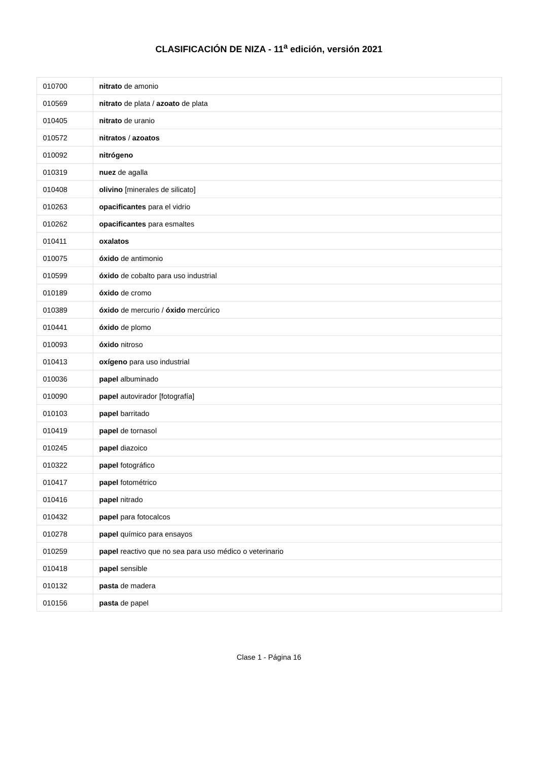CLASIFICACIÓN DE NIZA - 11<sup>a</sup> edición, versión 2021
| 010700 | nitrato de amonio |
| 010569 | nitrato de plata / azoato de plata |
| 010405 | nitrato de uranio |
| 010572 | nitratos / azoatos |
| 010092 | nitrógeno |
| 010319 | nuez de agalla |
| 010408 | olivino [minerales de silicato] |
| 010263 | opacificantes para el vidrio |
| 010262 | opacificantes para esmaltes |
| 010411 | oxalatos |
| 010075 | óxido de antimonio |
| 010599 | óxido de cobalto para uso industrial |
| 010189 | óxido de cromo |
| 010389 | óxido de mercurio / óxido mercúrico |
| 010441 | óxido de plomo |
| 010093 | óxido nitroso |
| 010413 | oxígeno para uso industrial |
| 010036 | papel albuminado |
| 010090 | papel autovirador [fotografía] |
| 010103 | papel barritado |
| 010419 | papel de tornasol |
| 010245 | papel diazoico |
| 010322 | papel fotográfico |
| 010417 | papel fotométrico |
| 010416 | papel nitrado |
| 010432 | papel para fotocalcos |
| 010278 | papel químico para ensayos |
| 010259 | papel reactivo que no sea para uso médico o veterinario |
| 010418 | papel sensible |
| 010132 | pasta de madera |
| 010156 | pasta de papel |
Clase 1 - Página 16